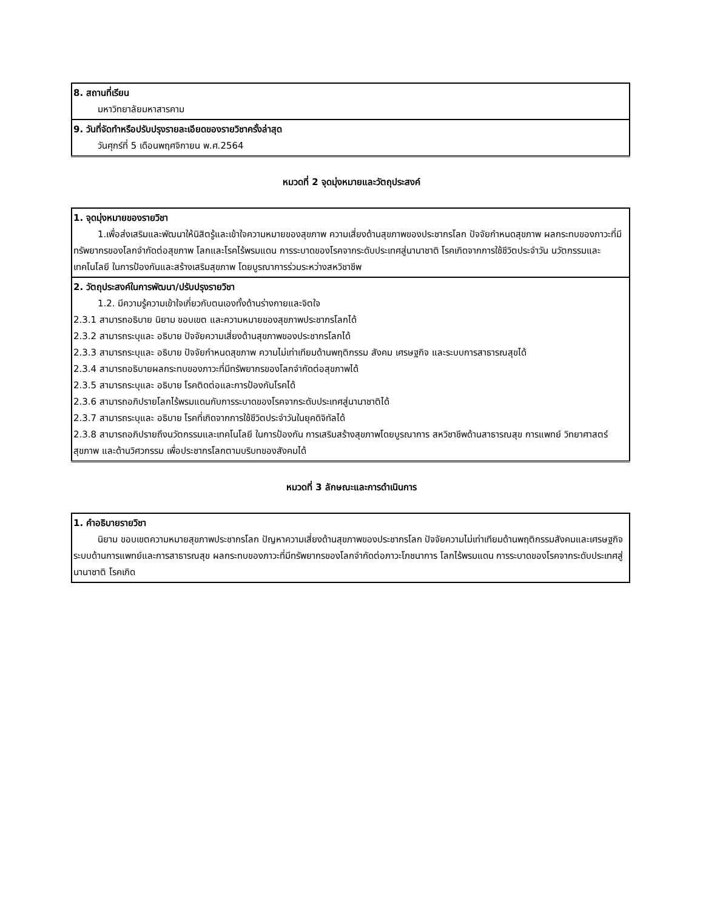| 8. สถานที่เรียน มหาวิทยาลัยมหาสารคาม |
| 9. วันที่จัดทำหรือปรับปรุงรายละเอียดของรายวิชาครั้งล่าสุด วันศุกร์ที่ 5 เดือนพฤศจิกายน พ.ศ.2564 |
หมวดที่ 2 จุดมุ่งหมายและวัตถุประสงค์
| 1. จุดมุ่งหมายของรายวิชา 1.เพื่อส่งเสริมและพัฒนาให้นิสิตรู้และเข้าใจความหมายของสุขภาพ ความเสี่ยงด้านสุขภาพของประชากรโลก ปัจจัยกำหนดสุขภาพ ผลกระทบของภาวะที่มีทรัพยากรของโลกจำกัดต่อสุขภาพ โลกและโรคไร้พรมแดน การระบาดของโรคจากระดับประเทศสู่นานาชาติ โรคเกิดจากการใช้ชีวิตประจำวัน นวัตกรรมและเทคโนโลยี ในการป้องกันและสร้างเสริมสุขภาพ โดยบูรณาการร่วมระหว่างสหวิชาชีพ |
| 2. วัตถุประสงค์ในการพัฒนา/ปรับปรุงรายวิชา 1.2. มีความรู้ความเข้าใจเกี่ยวกับตนเองทั้งด้านร่างกายและจิตใจ 2.3.1 สามารถอธิบาย นิยาม ขอบเขต และความหมายของสุขภาพประชากรโลกได้ 2.3.2 สามารถระบุและ อธิบาย ปัจจัยความเสี่ยงด้านสุขภาพของประชากรโลกได้ 2.3.3 สามารถระบุและ อธิบาย ปัจจัยกำหนดสุขภาพ ความไม่เท่าเทียมด้านพฤติกรรม สังคม เศรษฐกิจ และระบบการสาธารณสุขได้ 2.3.4 สามารถอธิบายผลกระทบของภาวะที่มีทรัพยากรของโลกจำกัดต่อสุขภาพได้ 2.3.5 สามารถระบุและ อธิบาย โรคติดต่อและการป้องกันโรคได้ 2.3.6 สามารถอภิปรายโลกไร้พรมแดนกับการระบาดของโรคจากระดับประเทศสู่นานาชาติได้ 2.3.7 สามารถระบุและ อธิบาย โรคที่เกิดจากการใช้ชีวิตประจำวันในยุคดิจิทัลได้ 2.3.8 สามารถอภิปรายถึงนวัตกรรมและเทคโนโลยี ในการป้องกัน การเสริมสร้างสุขภาพโดยบูรณาการ สหวิชาชีพด้านสาธารณสุข การแพทย์ วิทยาศาสตร์สุขภาพ และด้านวิศวกรรม เพื่อประชากรโลกตามบริบทของสังคมได้ |
หมวดที่ 3 ลักษณะและการดำเนินการ
| 1. คำอธิบายรายวิชา นิยาม ขอบเขตความหมายสุขภาพประชากรโลก ปัญหาความเสี่ยงด้านสุขภาพของประชากรโลก ปัจจัยความไม่เท่าเทียมด้านพฤติกรรมสังคมและเศรษฐกิจ ระบบด้านการแพทย์และการสาธารณสุข ผลกระทบของภาวะที่มีทรัพยากรของโลกจำกัดต่อภาวะโภชนาการ โลกไร้พรมแดน การระบาดของโรคจากระดับประเทศสู่นานาชาติ โรคเกิด |